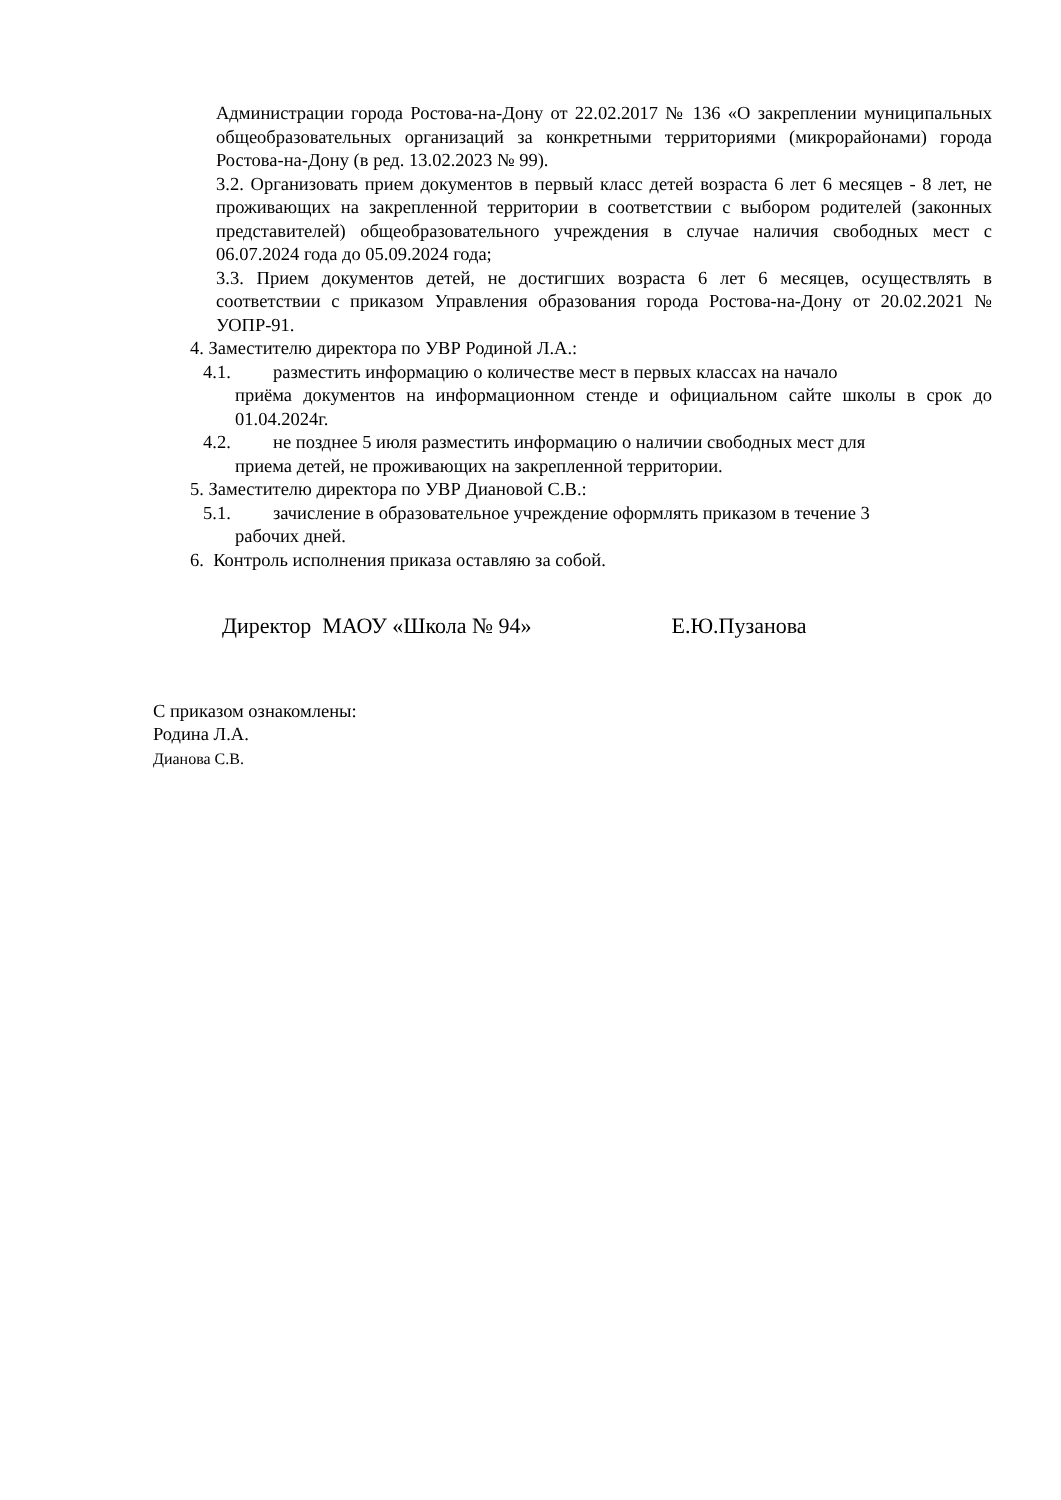Администрации города Ростова-на-Дону от 22.02.2017 № 136 «О закреплении муниципальных общеобразовательных организаций за конкретными территориями (микрорайонами) города Ростова-на-Дону (в ред. 13.02.2023 № 99).
3.2. Организовать прием документов в первый класс детей возраста 6 лет 6 месяцев - 8 лет, не проживающих на закрепленной территории в соответствии с выбором родителей (законных представителей) общеобразовательного учреждения в случае наличия свободных мест с 06.07.2024 года до 05.09.2024 года;
3.3. Прием документов детей, не достигших возраста 6 лет 6 месяцев, осуществлять в соответствии с приказом Управления образования города Ростова-на-Дону от 20.02.2021 № УОПР-91.
4. Заместителю директора по УВР Родиной Л.А.:
4.1. разместить информацию о количестве мест в первых классах на начало
приёма документов на информационном стенде и официальном сайте школы в срок до 01.04.2024г.
4.2. не позднее 5 июля разместить информацию о наличии свободных мест для
приема детей, не проживающих на закрепленной территории.
5. Заместителю директора по УВР Диановой С.В.:
5.1. зачисление в образовательное учреждение оформлять приказом в течение 3
рабочих дней.
6. Контроль исполнения приказа оставляю за собой.
Директор МАОУ «Школа № 94» Е.Ю.Пузанова
С приказом ознакомлены:
Родина Л.А.
Дианова С.В.